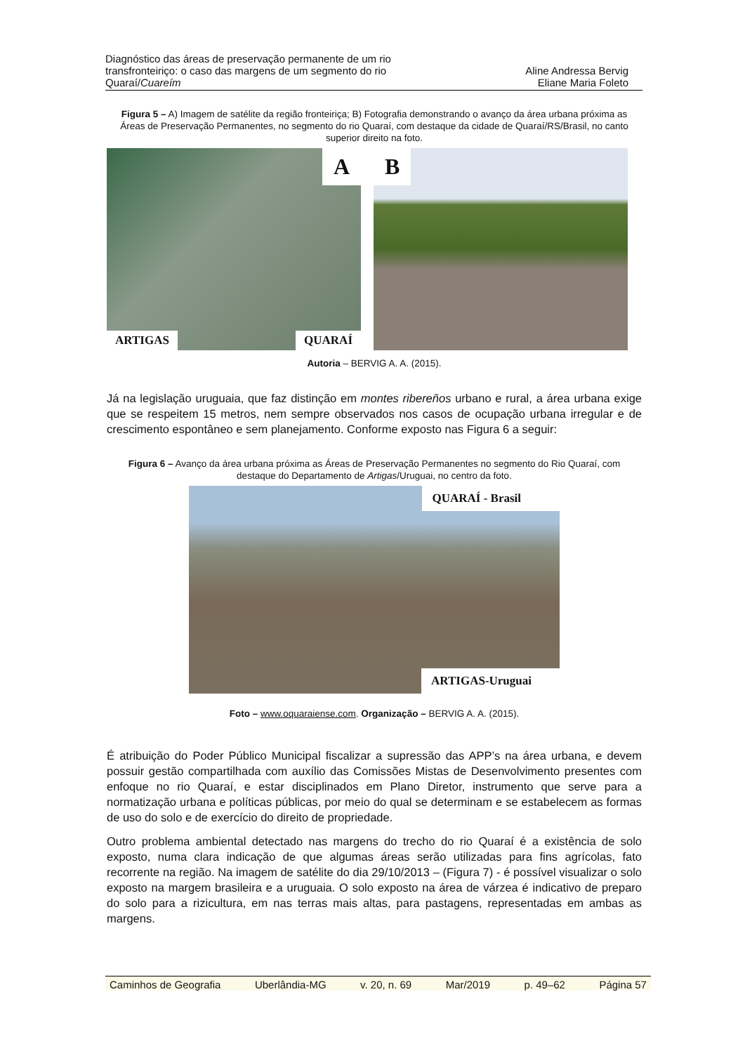Diagnóstico das áreas de preservação permanente de um rio
transfronteiriço: o caso das margens de um segmento do rio
Quaraí/Cuareím
Aline Andressa Bervig
Eliane Maria Foleto
Figura 5 – A) Imagem de satélite da região fronteiriça; B) Fotografia demonstrando o avanço da área urbana próxima as Áreas de Preservação Permanentes, no segmento do rio Quaraí, com destaque da cidade de Quaraí/RS/Brasil, no canto superior direito na foto.
A
ARTIGAS QUARAÍ
B
Autoria – BERVIG A. A. (2015).
Já na legislação uruguaia, que faz distinção em montes ribereños urbano e rural, a área urbana exige que se respeitem 15 metros, nem sempre observados nos casos de ocupação urbana irregular e de crescimento espontâneo e sem planejamento. Conforme exposto nas Figura 6 a seguir:
Figura 6 – Avanço da área urbana próxima as Áreas de Preservação Permanentes no segmento do Rio Quaraí, com destaque do Departamento de Artigas/Uruguai, no centro da foto.
QUARAÍ - Brasil
ARTIGAS-Uruguai
Foto – www.oquaraiense.com. Organização – BERVIG A. A. (2015).
É atribuição do Poder Público Municipal fiscalizar a supressão das APP’s na área urbana, e devem possuir gestão compartilhada com auxílio das Comissões Mistas de Desenvolvimento presentes com enfoque no rio Quaraí, e estar disciplinados em Plano Diretor, instrumento que serve para a normatização urbana e políticas públicas, por meio do qual se determinam e se estabelecem as formas de uso do solo e de exercício do direito de propriedade.
Outro problema ambiental detectado nas margens do trecho do rio Quaraí é a existência de solo exposto, numa clara indicação de que algumas áreas serão utilizadas para fins agrícolas, fato recorrente na região. Na imagem de satélite do dia 29/10/2013 – (Figura 7) - é possível visualizar o solo exposto na margem brasileira e a uruguaia. O solo exposto na área de várzea é indicativo de preparo do solo para a rizicultura, em nas terras mais altas, para pastagens, representadas em ambas as margens.
Caminhos de Geografia Uberlândia-MG v. 20, n. 69 Mar/2019 p. 49–62 Página 57